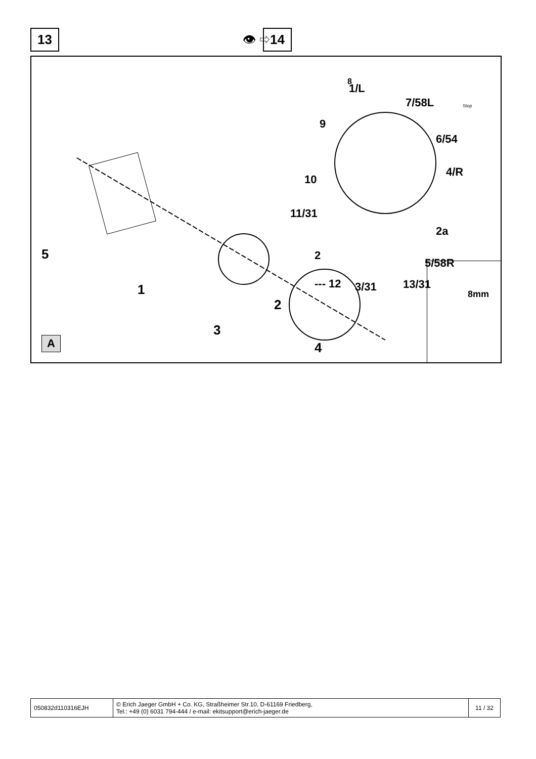13 👁 ⇨ 14
8
1/L
7/58L
9
6/54
10
4/R
11/31
2a
2
5/58R
--- 12 3/31 13/31
5
1
3
2
4
Stop
A
8mm
| 050832d110316EJH | © Erich Jaeger GmbH + Co. KG, Straßheimer Str.10, D-61169 Friedberg, Tel.: +49 (0) 6031 794-444 / e-mail: ekitsupport@erich-jaeger.de | 11 / 32 |